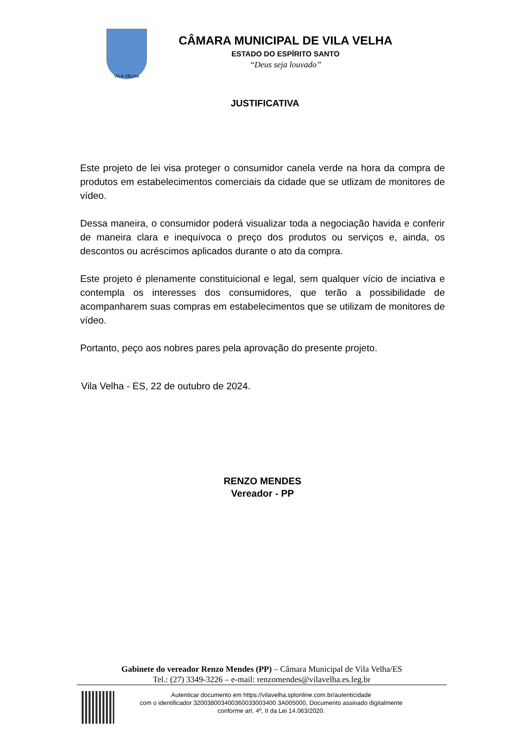VILA VELHA
CÂMARA MUNICIPAL DE VILA VELHA
ESTADO DO ESPÍRITO SANTO
“Deus seja louvado”
JUSTIFICATIVA
Este projeto de lei visa proteger o consumidor canela verde na hora da compra de produtos em estabelecimentos comerciais da cidade que se utlizam de monitores de vídeo.
Dessa maneira, o consumidor poderá visualizar toda a negociação havida e conferir de maneira clara e inequívoca o preço dos produtos ou serviços e, ainda, os descontos ou acréscimos aplicados durante o ato da compra.
Este projeto é plenamente constituicional e legal, sem qualquer vício de inciativa e contempla os interesses dos consumidores, que terão a possibilidade de acompanharem suas compras em estabelecimentos que se utilizam de monitores de vídeo.
Portanto, peço aos nobres pares pela aprovação do presente projeto.
Vila Velha - ES, 22 de outubro de 2024.
RENZO MENDES
Vereador - PP
Gabinete do vereador Renzo Mendes (PP) – Câmara Municipal de Vila Velha/ES
Tel.: (27) 3349-3226 – e-mail: renzomendes@vilavelha.es.leg.br
Autenticar documento em https://vilavelha.splonline.com.br/autenticidade
com o identificador 320038003400360033003400 3A005000, Documento assinado digitalmente
conforme art. 4º, II da Lei 14.063/2020.